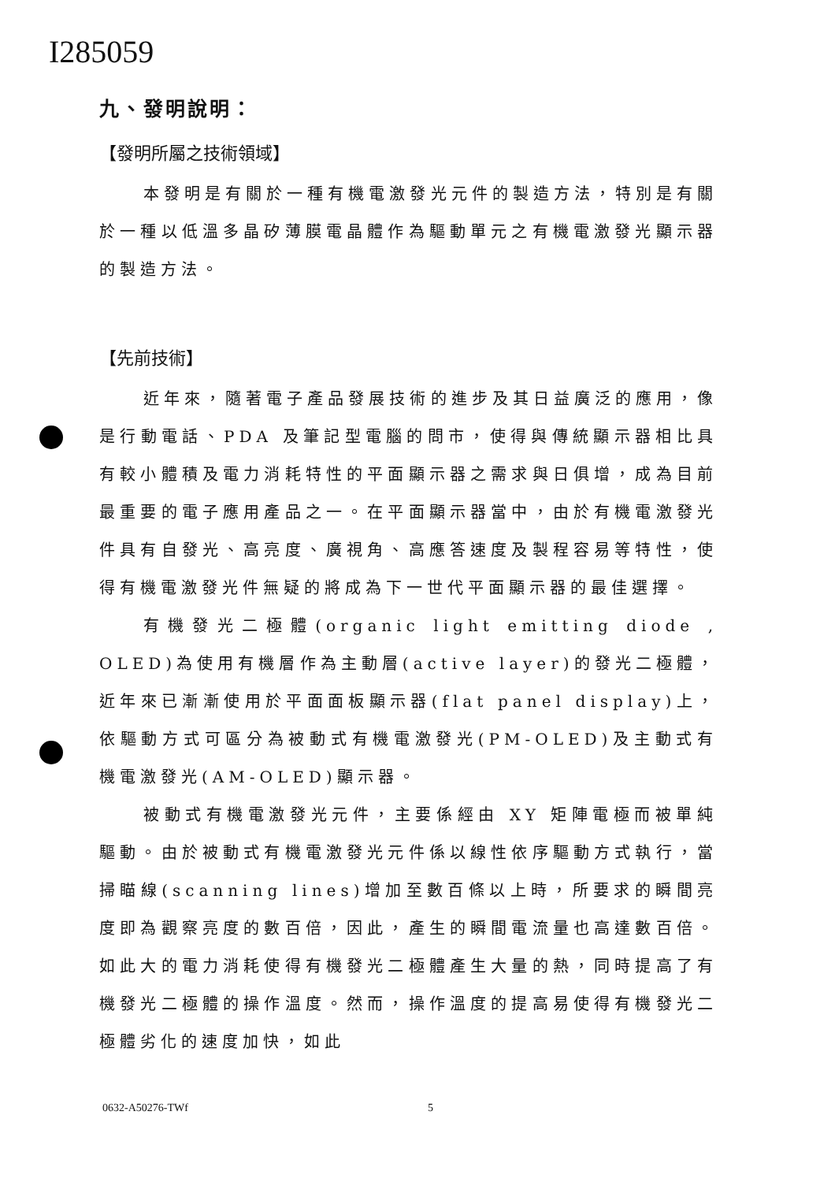I285059
九、發明說明：
【發明所屬之技術領域】
本發明是有關於一種有機電激發光元件的製造方法，特別是有關於一種以低溫多晶矽薄膜電晶體作為驅動單元之有機電激發光顯示器的製造方法。
【先前技術】
近年來，隨著電子產品發展技術的進步及其日益廣泛的應用，像是行動電話、PDA 及筆記型電腦的問市，使得與傳統顯示器相比具有較小體積及電力消耗特性的平面顯示器之需求與日俱增，成為目前最重要的電子應用產品之一。在平面顯示器當中，由於有機電激發光件具有自發光、高亮度、廣視角、高應答速度及製程容易等特性，使得有機電激發光件無疑的將成為下一世代平面顯示器的最佳選擇。
有機發光二極體(organic light emitting diode , OLED)為使用有機層作為主動層(active layer)的發光二極體，近年來已漸漸使用於平面面板顯示器(flat panel display)上，依驅動方式可區分為被動式有機電激發光(PM-OLED)及主動式有機電激發光(AM-OLED)顯示器。
被動式有機電激發光元件，主要係經由 XY 矩陣電極而被單純驅動。由於被動式有機電激發光元件係以線性依序驅動方式執行，當掃瞄線(scanning lines)增加至數百條以上時，所要求的瞬間亮度即為觀察亮度的數百倍，因此，產生的瞬間電流量也高達數百倍。如此大的電力消耗使得有機發光二極體產生大量的熱，同時提高了有機發光二極體的操作溫度。然而，操作溫度的提高易使得有機發光二極體劣化的速度加快，如此
0632-A50276-TWf 5